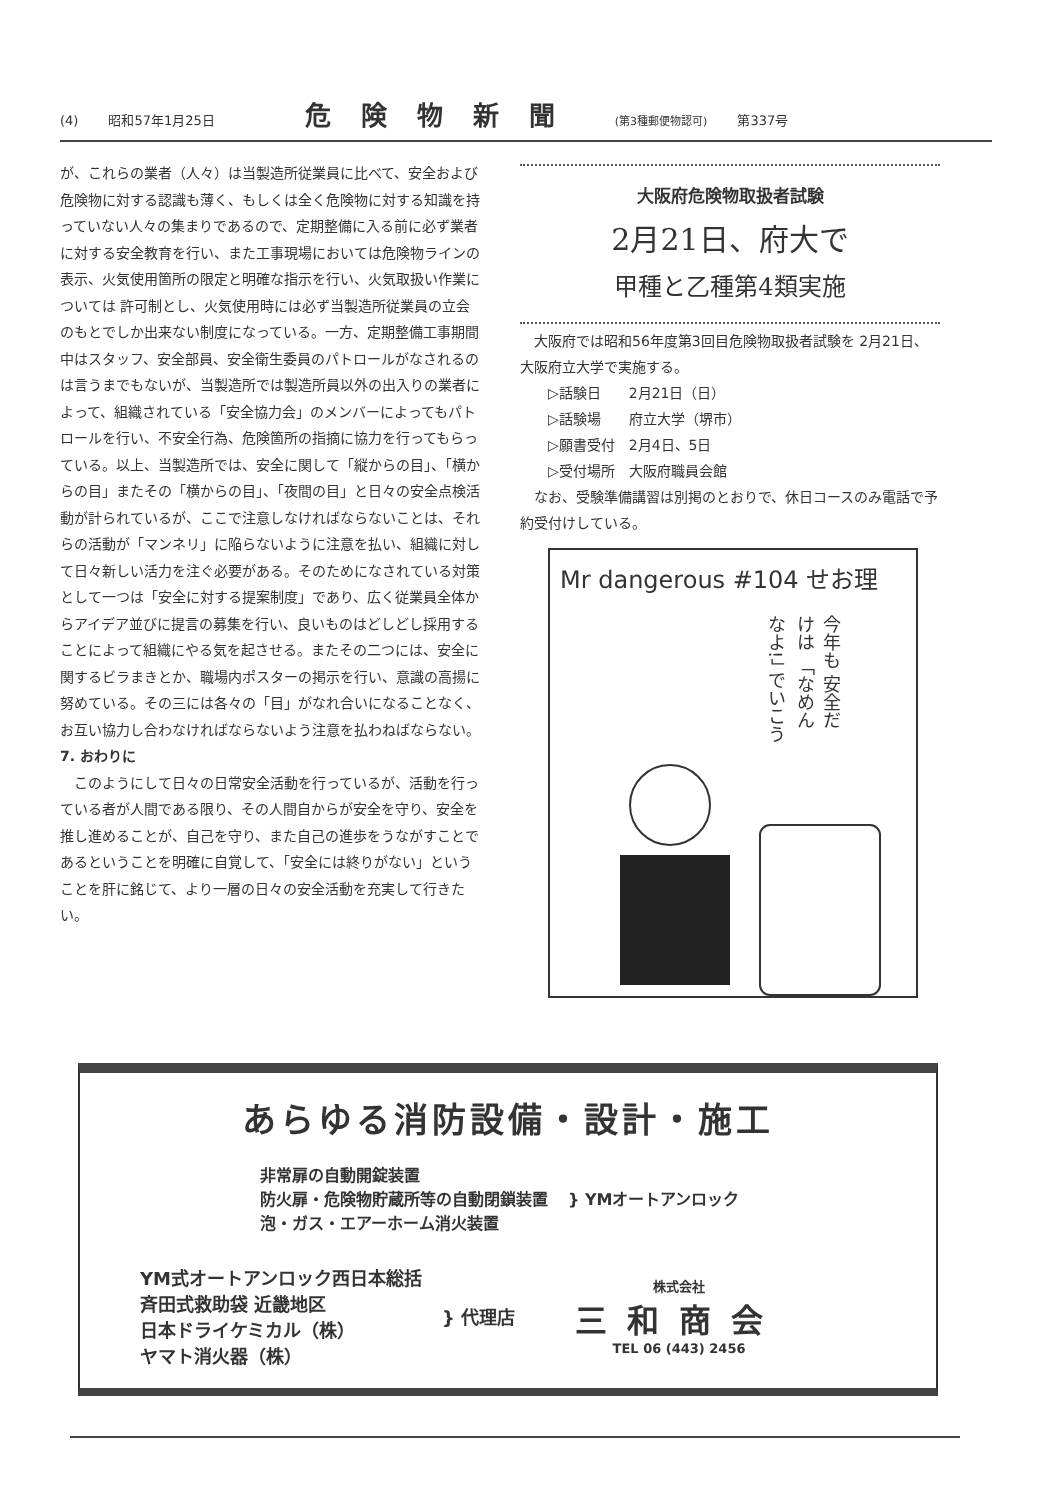(4) 昭和57年1月25日 危険物新聞 (第3種郵便物認可) 第337号
が、これらの業者（人々）は当製造所従業員に比べて、安全および危険物に対する認識も薄く、もしくは全く危険物に対する知識を持っていない人々の集まりであるので、定期整備に入る前に必ず業者に対する安全教育を行い、また工事現場においては危険物ラインの表示、火気使用箇所の限定と明確な指示を行い、火気取扱い作業については 許可制とし、火気使用時には必ず当製造所従業員の立会のもとでしか出来ない制度になっている。一方、定期整備工事期間中はスタッフ、安全部員、安全衛生委員のパトロールがなされるのは言うまでもないが、当製造所では製造所員以外の出入りの業者によって、組織されている「安全協力会」のメンバーによってもパトロールを行い、不安全行為、危険箇所の指摘に協力を行ってもらっている。以上、当製造所では、安全に関して「縦からの目」、「横からの目」またその「横からの目」、「夜間の目」と日々の安全点検活動が計られているが、ここで注意しなければならないことは、それらの活動が「マンネリ」に陥らないように注意を払い、組織に対して日々新しい活力を注ぐ必要がある。そのためになされている対策として一つは「安全に対する提案制度」であり、広く従業員全体からアイデア並びに提言の募集を行い、良いものはどしどし採用することによって組織にやる気を起させる。またその二つには、安全に関するビラまきとか、職場内ポスターの掲示を行い、意識の高揚に努めている。その三には各々の「目」がなれ合いになることなく、お互い協力し合わなければならないよう注意を払わねばならない。
7. おわりに
　このようにして日々の日常安全活動を行っているが、活動を行っている者が人間である限り、その人間自からが安全を守り、安全を推し進めることが、自己を守り、また自己の進歩をうながすことであるということを明確に自覚して、「安全には終りがない」ということを肝に銘じて、より一層の日々の安全活動を充実して行きたい。
大阪府危険物取扱者試験
2月21日、府大で
甲種と乙種第4類実施
　大阪府では昭和56年度第3回目危険物取扱者試験を 2月21日、大阪府立大学で実施する。
　　▷話験日　　2月21日（日）
　　▷話験場　　府立大学（堺市）
　　▷願書受付　2月4日、5日
　　▷受付場所　大阪府職員会館
　なお、受験準備講習は別掲のとおりで、休日コースのみ電話で予約受付けしている。
Mr dangerous #104 せお理
今年も 安全だけは 「なめんなよ!」 でいこう
あらゆる消防設備・設計・施工
非常扉の自動開錠装置
防火扉・危険物貯蔵所等の自動閉鎖装置
泡・ガス・エアーホーム消火装置
} YMオートアンロック
YM式オートアンロック西日本総括
斉田式救助袋 近畿地区
日本ドライケミカル（株）
ヤマト消火器（株）
} 代理店
株式会社
三和商会
TEL 06 (443) 2456